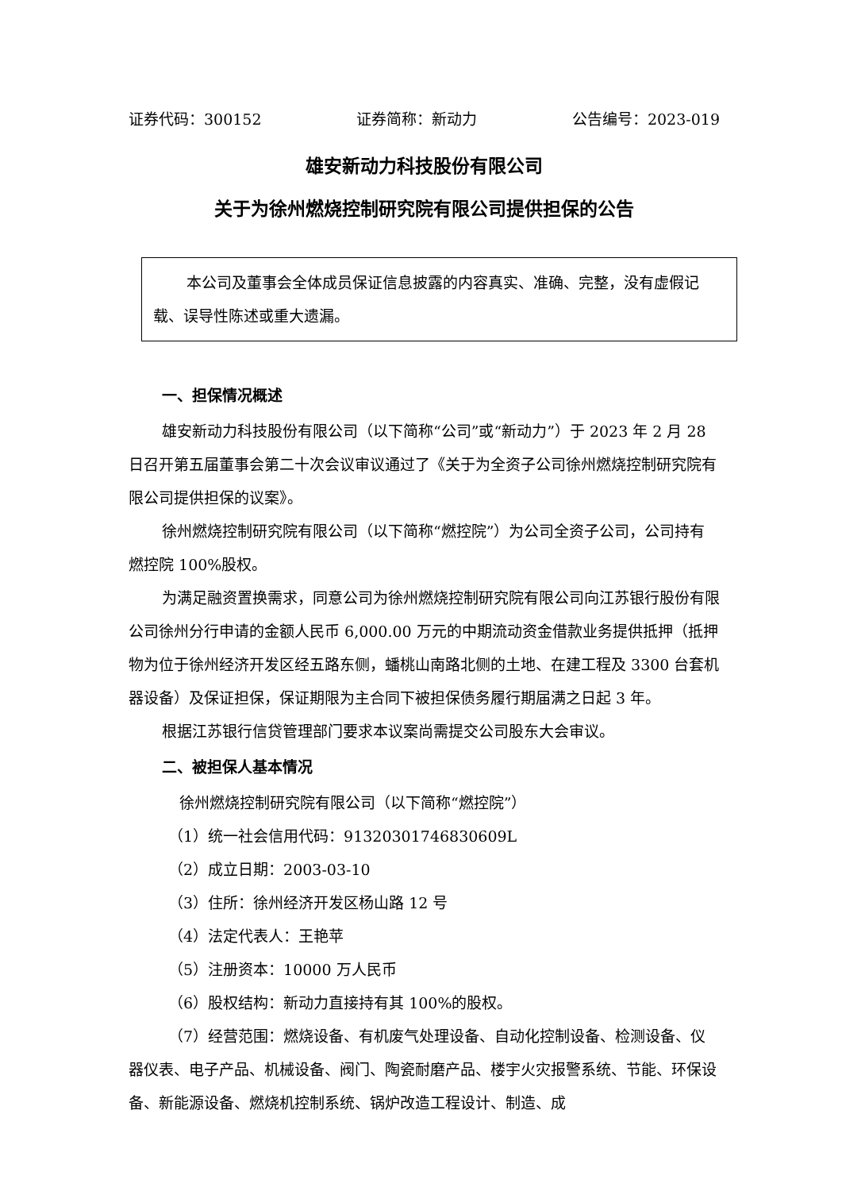证券代码：300152 证券简称：新动力 公告编号：2023-019
雄安新动力科技股份有限公司
关于为徐州燃烧控制研究院有限公司提供担保的公告
本公司及董事会全体成员保证信息披露的内容真实、准确、完整，没有虚假记载、误导性陈述或重大遗漏。
一、担保情况概述
雄安新动力科技股份有限公司（以下简称“公司”或“新动力”）于 2023 年 2 月 28 日召开第五届董事会第二十次会议审议通过了《关于为全资子公司徐州燃烧控制研究院有限公司提供担保的议案》。
徐州燃烧控制研究院有限公司（以下简称“燃控院”）为公司全资子公司，公司持有燃控院 100%股权。
为满足融资置换需求，同意公司为徐州燃烧控制研究院有限公司向江苏银行股份有限公司徐州分行申请的金额人民币 6,000.00 万元的中期流动资金借款业务提供抵押（抵押物为位于徐州经济开发区经五路东侧，蟠桃山南路北侧的土地、在建工程及 3300 台套机器设备）及保证担保，保证期限为主合同下被担保债务履行期届满之日起 3 年。
根据江苏银行信贷管理部门要求本议案尚需提交公司股东大会审议。
二、被担保人基本情况
徐州燃烧控制研究院有限公司（以下简称“燃控院”）
（1）统一社会信用代码：91320301746830609L
（2）成立日期：2003-03-10
（3）住所：徐州经济开发区杨山路 12 号
（4）法定代表人：王艳苹
（5）注册资本：10000 万人民币
（6）股权结构：新动力直接持有其 100%的股权。
（7）经营范围：燃烧设备、有机废气处理设备、自动化控制设备、检测设备、仪器仪表、电子产品、机械设备、阀门、陶瓷耐磨产品、楼宇火灾报警系统、节能、环保设备、新能源设备、燃烧机控制系统、锅炉改造工程设计、制造、成